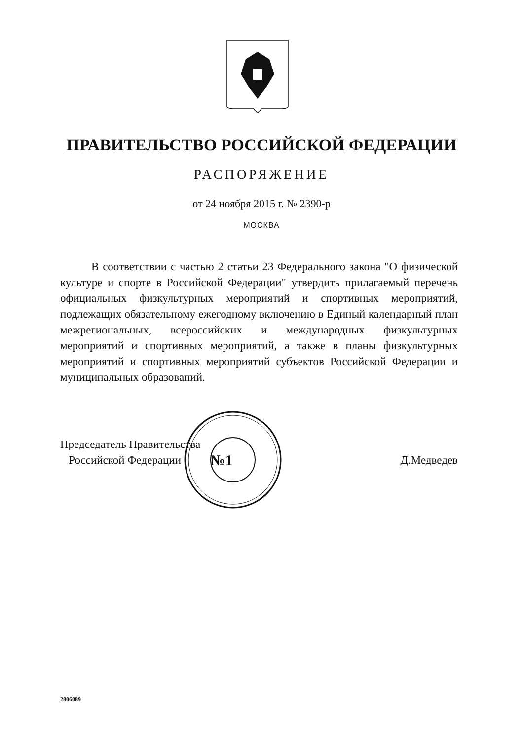ПРАВИТЕЛЬСТВО РОССИЙСКОЙ ФЕДЕРАЦИИ
РАСПОРЯЖЕНИЕ
от 24 ноября 2015 г. № 2390-р
МОСКВА
В соответствии с частью 2 статьи 23 Федерального закона "О физической культуре и спорте в Российской Федерации" утвердить прилагаемый перечень официальных физкультурных мероприятий и спортивных мероприятий, подлежащих обязательному ежегодному включению в Единый календарный план межрегиональных, всероссийских и международных физкультурных мероприятий и спортивных мероприятий, а также в планы физкультурных мероприятий и спортивных мероприятий субъектов Российской Федерации и муниципальных образований.
Председатель Правительства
Российской Федерации
№1
Д.Медведев
2806089